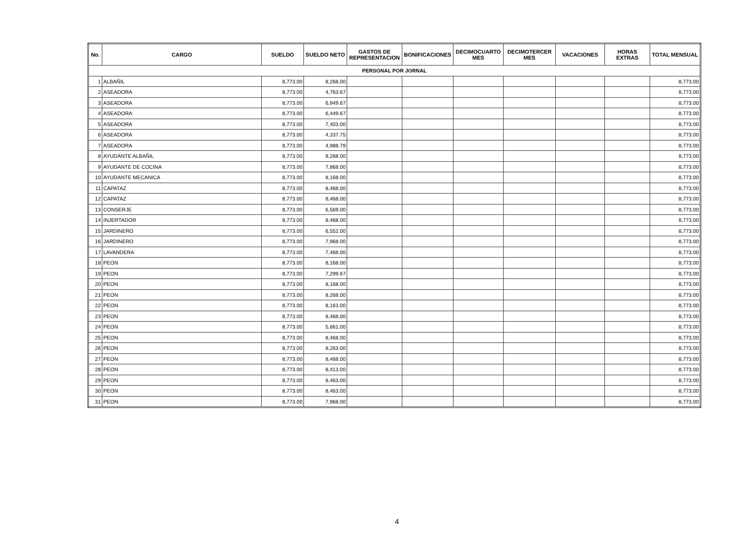| No. | CARGO | SUELDO | SUELDO NETO | GASTOS DE REPRESENTACION | BONIFICACIONES | DECIMOCUARTO MES | DECIMOTERCER MES | VACACIONES | HORAS EXTRAS | TOTAL MENSUAL |
| --- | --- | --- | --- | --- | --- | --- | --- | --- | --- | --- |
| PERSONAL POR JORNAL | | | | | | | | | | |
| 1 | ALBAÑIL | 8,773.00 | 8,268.00 | | | | | | | 8,773.00 |
| 2 | ASEADORA | 8,773.00 | 4,763.67 | | | | | | | 8,773.00 |
| 3 | ASEADORA | 8,773.00 | 6,949.67 | | | | | | | 8,773.00 |
| 4 | ASEADORA | 8,773.00 | 6,449.67 | | | | | | | 8,773.00 |
| 5 | ASEADORA | 8,773.00 | 7,403.00 | | | | | | | 8,773.00 |
| 6 | ASEADORA | 8,773.00 | 4,337.75 | | | | | | | 8,773.00 |
| 7 | ASEADORA | 8,773.00 | 4,988.79 | | | | | | | 8,773.00 |
| 8 | AYUDANTE ALBAÑIL | 8,773.00 | 8,268.00 | | | | | | | 8,773.00 |
| 9 | AYUDANTE DE COCINA | 8,773.00 | 7,868.00 | | | | | | | 8,773.00 |
| 10 | AYUDANTE MECANICA | 8,773.00 | 8,168.00 | | | | | | | 8,773.00 |
| 11 | CAPATAZ | 8,773.00 | 8,468.00 | | | | | | | 8,773.00 |
| 12 | CAPATAZ | 8,773.00 | 8,468.00 | | | | | | | 8,773.00 |
| 13 | CONSERJE | 8,773.00 | 6,569.00 | | | | | | | 8,773.00 |
| 14 | INJERTADOR | 8,773.00 | 8,468.00 | | | | | | | 8,773.00 |
| 15 | JARDINERO | 8,773.00 | 6,552.00 | | | | | | | 8,773.00 |
| 16 | JARDINERO | 8,773.00 | 7,968.00 | | | | | | | 8,773.00 |
| 17 | LAVANDERA | 8,773.00 | 7,468.00 | | | | | | | 8,773.00 |
| 18 | PEON | 8,773.00 | 8,168.00 | | | | | | | 8,773.00 |
| 19 | PEON | 8,773.00 | 7,299.67 | | | | | | | 8,773.00 |
| 20 | PEON | 8,773.00 | 8,168.00 | | | | | | | 8,773.00 |
| 21 | PEON | 8,773.00 | 8,268.00 | | | | | | | 8,773.00 |
| 22 | PEON | 8,773.00 | 8,163.00 | | | | | | | 8,773.00 |
| 23 | PEON | 8,773.00 | 8,468.00 | | | | | | | 8,773.00 |
| 24 | PEON | 8,773.00 | 5,661.00 | | | | | | | 8,773.00 |
| 25 | PEON | 8,773.00 | 8,468.00 | | | | | | | 8,773.00 |
| 26 | PEON | 8,773.00 | 8,263.00 | | | | | | | 8,773.00 |
| 27 | PEON | 8,773.00 | 8,468.00 | | | | | | | 8,773.00 |
| 28 | PEON | 8,773.00 | 8,413.00 | | | | | | | 8,773.00 |
| 29 | PEON | 8,773.00 | 8,463.00 | | | | | | | 8,773.00 |
| 30 | PEON | 8,773.00 | 8,463.00 | | | | | | | 8,773.00 |
| 31 | PEON | 8,773.00 | 7,968.00 | | | | | | | 8,773.00 |
4